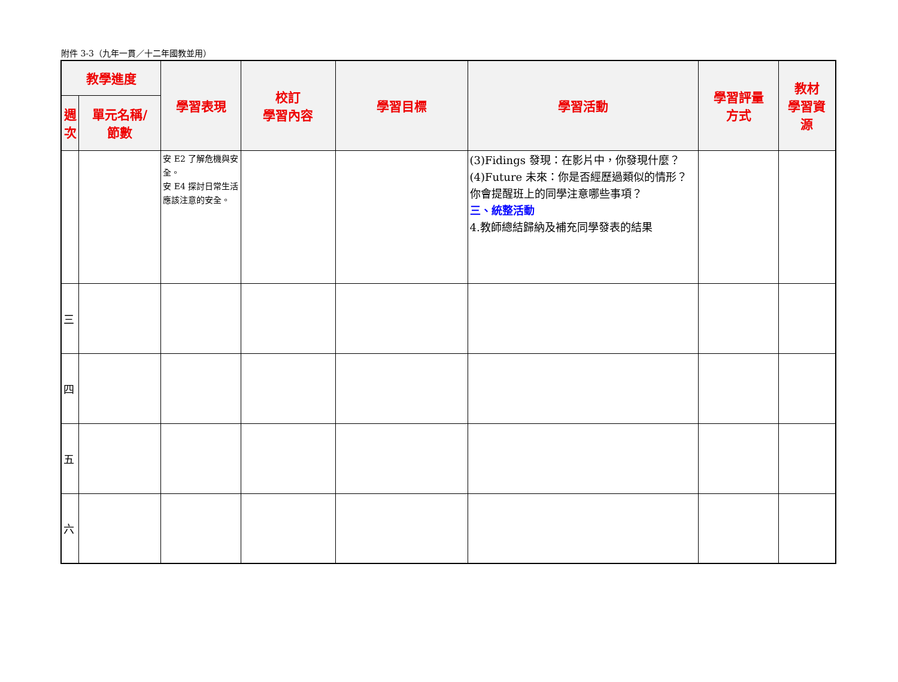附件 3-3（九年一貫／十二年國教並用）
| 教學進度 | | 學習表現 | 校訂 學習內容 | 學習目標 | 學習活動 | 學習評量 方式 | 教材 學習資 源 |
| --- | --- | --- | --- | --- | --- | --- | --- |
| 週 次 | 單元名稱/ 節數 | | | | | | |
| | | 安 E2 了解危機與安全。 安 E4 探討日常生活應該注意的安全。 | | | (3)Fidings 發現：在影片中，你發現什麼？ (4)Future 未來：你是否經歷過類似的情形？你會提醒班上的同學注意哪些事項？ 三、統整活動 4.教師總結歸納及補充同學發表的結果 | | |
| 三 | | | | | | | |
| 四 | | | | | | | |
| 五 | | | | | | | |
| 六 | | | | | | | |